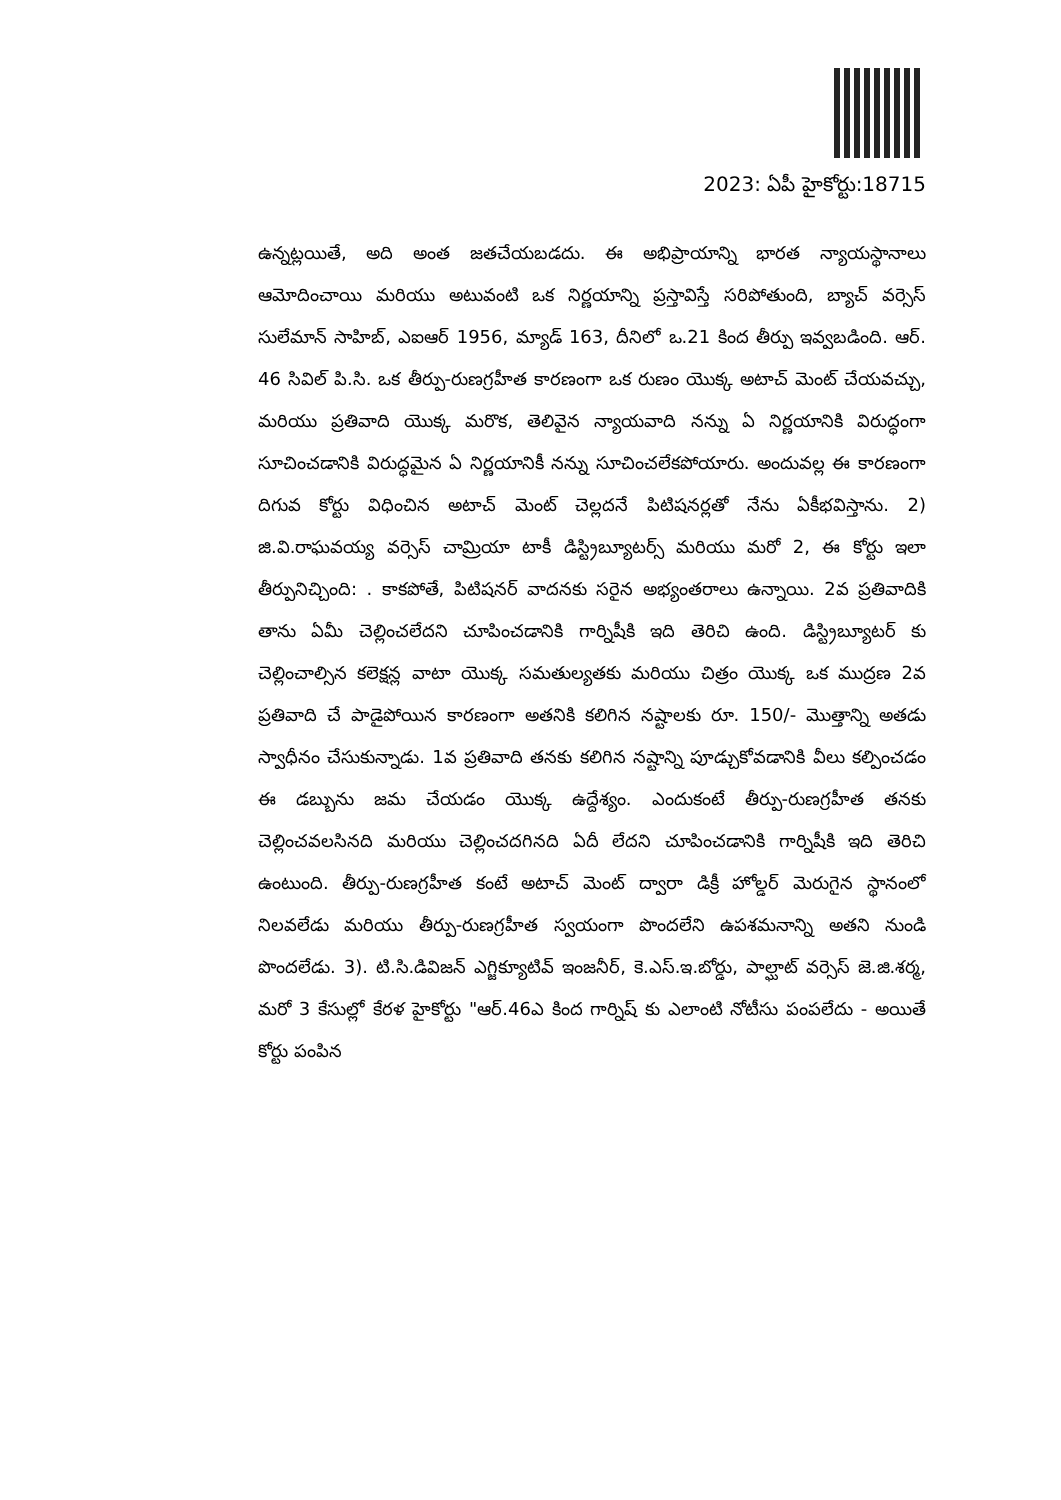2023: ఏపీ హైకోర్టు:18715
ఉన్నట్లయితే, అది అంత జతచేయబడదు. ఈ అభిప్రాయాన్ని భారత న్యాయస్థానాలు ఆమోదించాయి మరియు అటువంటి ఒక నిర్ణయాన్ని ప్రస్తావిస్తే సరిపోతుంది, బ్యాచ్ వర్సెస్ సులేమాన్ సాహిబ్, ఎఐఆర్ 1956, మ్యాడ్ 163, దీనిలో ఒ.21 కింద తీర్పు ఇవ్వబడింది. ఆర్. 46 సివిల్ పి.సి. ఒక తీర్పు-రుణగ్రహీత కారణంగా ఒక రుణం యొక్క అటాచ్ మెంట్ చేయవచ్చు, మరియు ప్రతివాది యొక్క మరొక, తెలివైన న్యాయవాది నన్ను ఏ నిర్ణయానికి విరుద్ధంగా సూచించడానికి విరుద్ధమైన ఏ నిర్ణయానికీ నన్ను సూచించలేకపోయారు. అందువల్ల ఈ కారణంగా దిగువ కోర్టు విధించిన అటాచ్ మెంట్ చెల్లదనే పిటిషనర్లతో నేను ఏకీభవిస్తాను. 2) జి.వి.రాఘవయ్య వర్సెస్ చామ్రియా టాకీ డిస్ట్రిబ్యూటర్స్ మరియు మరో 2, ఈ కోర్టు ఇలా తీర్పునిచ్చింది: . కాకపోతే, పిటిషనర్ వాదనకు సరైన అభ్యంతరాలు ఉన్నాయి. 2వ ప్రతివాదికి తాను ఏమీ చెల్లించలేదని చూపించడానికి గార్నిషీకి ఇది తెరిచి ఉంది. డిస్ట్రిబ్యూటర్ కు చెల్లించాల్సిన కలెక్షన్ల వాటా యొక్క సమతుల్యతకు మరియు చిత్రం యొక్క ఒక ముద్రణ 2వ ప్రతివాది చే పాడైపోయిన కారణంగా అతనికి కలిగిన నష్టాలకు రూ. 150/- మొత్తాన్ని అతడు స్వాధీనం చేసుకున్నాడు. 1వ ప్రతివాది తనకు కలిగిన నష్టాన్ని పూడ్చుకోవడానికి వీలు కల్పించడం ఈ డబ్బును జమ చేయడం యొక్క ఉద్దేశ్యం. ఎందుకంటే తీర్పు-రుణగ్రహీత తనకు చెల్లించవలసినది మరియు చెల్లించదగినది ఏదీ లేదని చూపించడానికి గార్నిషీకి ఇది తెరిచి ఉంటుంది. తీర్పు-రుణగ్రహీత కంటే అటాచ్ మెంట్ ద్వారా డిక్రీ హోల్డర్ మెరుగైన స్థానంలో నిలవలేడు మరియు తీర్పు-రుణగ్రహీత స్వయంగా పొందలేని ఉపశమనాన్ని అతని నుండి పొందలేడు. 3). టి.సి.డివిజన్ ఎగ్జిక్యూటివ్ ఇంజనీర్, కె.ఎస్.ఇ.బోర్డు, పాల్ఘాట్ వర్సెస్ జె.జి.శర్మ, మరో 3 కేసుల్లో కేరళ హైకోర్టు "ఆర్.46ఎ కింద గార్నిష్ కు ఎలాంటి నోటీసు పంపలేదు - అయితే కోర్టు పంపిన